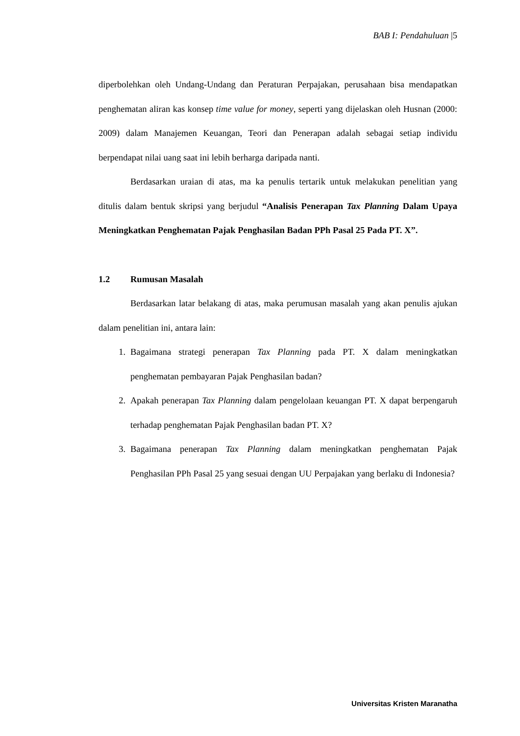BAB I: Pendahuluan |5
diperbolehkan oleh Undang-Undang dan Peraturan Perpajakan, perusahaan bisa mendapatkan penghematan aliran kas konsep time value for money, seperti yang dijelaskan oleh Husnan (2000: 2009) dalam Manajemen Keuangan, Teori dan Penerapan adalah sebagai setiap individu berpendapat nilai uang saat ini lebih berharga daripada nanti.
Berdasarkan uraian di atas, ma ka penulis tertarik untuk melakukan penelitian yang ditulis dalam bentuk skripsi yang berjudul “Analisis Penerapan Tax Planning Dalam Upaya Meningkatkan Penghematan Pajak Penghasilan Badan PPh Pasal 25 Pada PT. X”.
1.2 Rumusan Masalah
Berdasarkan latar belakang di atas, maka perumusan masalah yang akan penulis ajukan dalam penelitian ini, antara lain:
1. Bagaimana strategi penerapan Tax Planning pada PT. X dalam meningkatkan penghematan pembayaran Pajak Penghasilan badan?
2. Apakah penerapan Tax Planning dalam pengelolaan keuangan PT. X dapat berpengaruh terhadap penghematan Pajak Penghasilan badan PT. X?
3. Bagaimana penerapan Tax Planning dalam meningkatkan penghematan Pajak Penghasilan PPh Pasal 25 yang sesuai dengan UU Perpajakan yang berlaku di Indonesia?
Universitas Kristen Maranatha